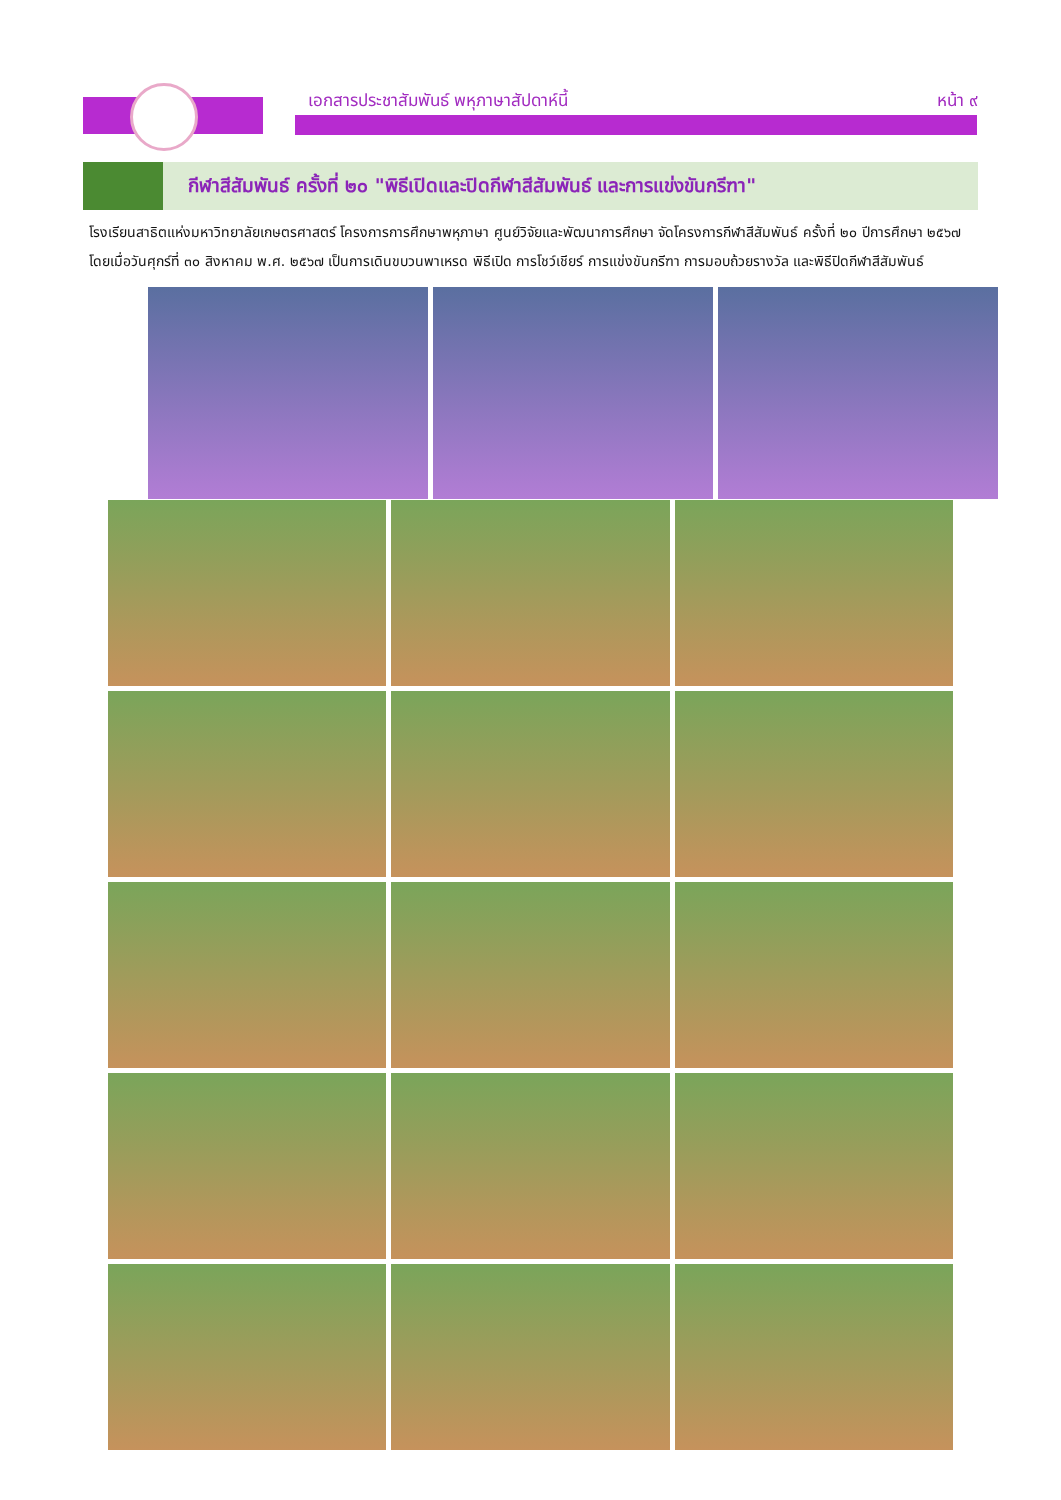เอกสารประชาสัมพันธ์ พหุภาษาสัปดาห์นี้ หน้า ๙
กีฬาสีสัมพันธ์ ครั้งที่ ๒๐ "พิธีเปิดและปิดกีฬาสีสัมพันธ์ และการแข่งขันกรีฑา"
โรงเรียนสาธิตแห่งมหาวิทยาลัยเกษตรศาสตร์ โครงการการศึกษาพหุภาษา ศูนย์วิจัยและพัฒนาการศึกษา จัดโครงการกีฬาสีสัมพันธ์ ครั้งที่ ๒๐ ปีการศึกษา ๒๕๖๗ โดยเมื่อวันศุกร์ที่ ๓๐ สิงหาคม พ.ศ. ๒๕๖๗ เป็นการเดินขบวนพาเหรด พิธีเปิด การโชว์เชียร์ การแข่งขันกรีฑา การมอบถ้วยรางวัล และพิธีปิดกีฬาสีสัมพันธ์